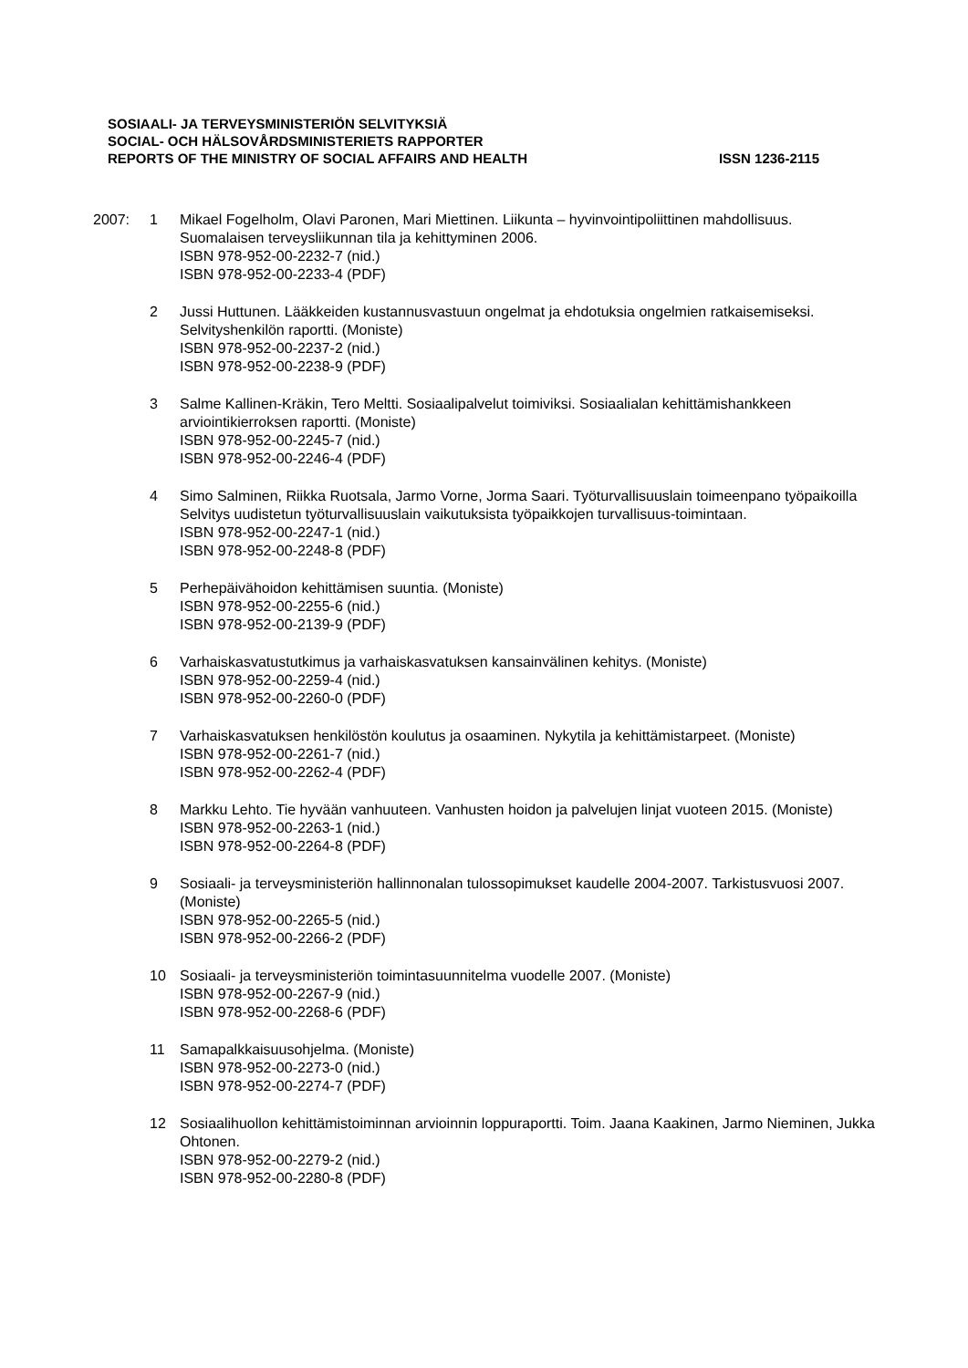SOSIAALI- JA TERVEYSMINISTERIÖN SELVITYKSIÄ
SOCIAL- OCH HÄLSOVÅRDSMINISTERIETS RAPPORTER
REPORTS OF THE MINISTRY OF SOCIAL AFFAIRS AND HEALTH ISSN 1236-2115
2007: 1 Mikael Fogelholm, Olavi Paronen, Mari Miettinen. Liikunta – hyvinvointipoliittinen mahdollisuus. Suomalaisen terveysliikunnan tila ja kehittyminen 2006.
ISBN 978-952-00-2232-7 (nid.)
ISBN 978-952-00-2233-4 (PDF)
2 Jussi Huttunen. Lääkkeiden kustannusvastuun ongelmat ja ehdotuksia ongelmien ratkaisemiseksi. Selvityshenkilön raportti. (Moniste)
ISBN 978-952-00-2237-2 (nid.)
ISBN 978-952-00-2238-9 (PDF)
3 Salme Kallinen-Kräkin, Tero Meltti. Sosiaalipalvelut toimiviksi. Sosiaalialan kehittämishankkeen arviointikierroksen raportti. (Moniste)
ISBN 978-952-00-2245-7 (nid.)
ISBN 978-952-00-2246-4 (PDF)
4 Simo Salminen, Riikka Ruotsala, Jarmo Vorne, Jorma Saari. Työturvallisuuslain toimeenpano työpaikoilla Selvitys uudistetun työturvallisuuslain vaikutuksista työpaikkojen turvallisuus-toimintaan.
ISBN 978-952-00-2247-1 (nid.)
ISBN 978-952-00-2248-8 (PDF)
5 Perhepäivähoidon kehittämisen suuntia. (Moniste)
ISBN 978-952-00-2255-6 (nid.)
ISBN 978-952-00-2139-9 (PDF)
6 Varhaiskasvatustutkimus ja varhaiskasvatuksen kansainvälinen kehitys. (Moniste)
ISBN 978-952-00-2259-4 (nid.)
ISBN 978-952-00-2260-0 (PDF)
7 Varhaiskasvatuksen henkilöstön koulutus ja osaaminen. Nykytila ja kehittämistarpeet. (Moniste)
ISBN 978-952-00-2261-7 (nid.)
ISBN 978-952-00-2262-4 (PDF)
8 Markku Lehto. Tie hyvään vanhuuteen. Vanhusten hoidon ja palvelujen linjat vuoteen 2015. (Moniste)
ISBN 978-952-00-2263-1 (nid.)
ISBN 978-952-00-2264-8 (PDF)
9 Sosiaali- ja terveysministeriön hallinnonalan tulossopimukset kaudelle 2004-2007. Tarkistusvuosi 2007. (Moniste)
ISBN 978-952-00-2265-5 (nid.)
ISBN 978-952-00-2266-2 (PDF)
10 Sosiaali- ja terveysministeriön toimintasuunnitelma vuodelle 2007. (Moniste)
ISBN 978-952-00-2267-9 (nid.)
ISBN 978-952-00-2268-6 (PDF)
11 Samapalkkaisuusohjelma. (Moniste)
ISBN 978-952-00-2273-0 (nid.)
ISBN 978-952-00-2274-7 (PDF)
12 Sosiaalihuollon kehittämistoiminnan arvioinnin loppuraportti. Toim. Jaana Kaakinen, Jarmo Nieminen, Jukka Ohtonen.
ISBN 978-952-00-2279-2 (nid.)
ISBN 978-952-00-2280-8 (PDF)